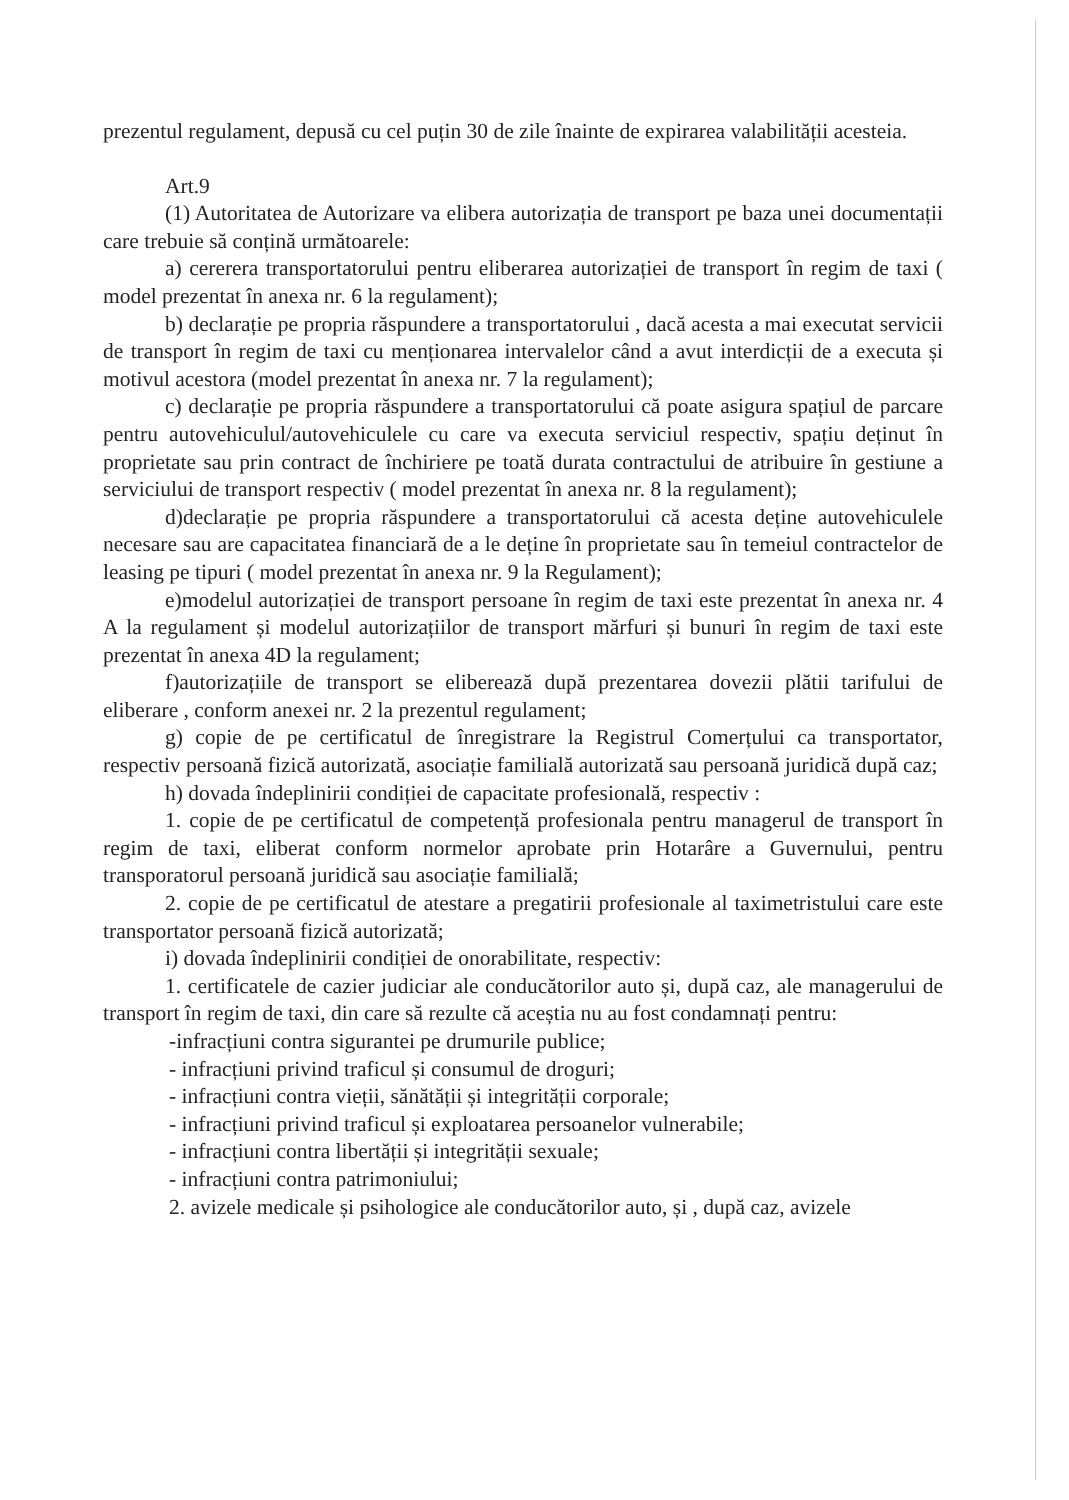prezentul regulament, depusă cu cel puțin 30 de zile înainte de expirarea valabilității acesteia.
Art.9
(1) Autoritatea de Autorizare va elibera autorizația de transport pe baza unei documentații care trebuie să conțină următoarele:
a) cererera transportatorului pentru eliberarea autorizației de transport în regim de taxi ( model prezentat în anexa nr. 6 la regulament);
b) declarație pe propria răspundere a transportatorului , dacă acesta a mai executat servicii de transport în regim de taxi cu menționarea intervalelor când a avut interdicții de a executa și motivul acestora (model prezentat în anexa nr. 7 la regulament);
c) declarație pe propria răspundere a transportatorului că poate asigura spațiul de parcare pentru autovehiculul/autovehiculele cu care va executa serviciul respectiv, spațiu deținut în proprietate sau prin contract de închiriere pe toată durata contractului de atribuire în gestiune a serviciului de transport respectiv ( model prezentat în anexa nr. 8 la regulament);
d)declarație pe propria răspundere a transportatorului că acesta deține autovehiculele necesare sau are capacitatea financiară de a le deține în proprietate sau în temeiul contractelor de leasing pe tipuri ( model prezentat în anexa nr. 9 la Regulament);
e)modelul autorizației de transport persoane în regim de taxi este prezentat în anexa nr. 4 A la regulament și modelul autorizațiilor de transport mărfuri și bunuri în regim de taxi este prezentat în anexa 4D la regulament;
f)autorizațiile de transport se eliberează după prezentarea dovezii plătii tarifului de eliberare , conform anexei nr. 2 la prezentul regulament;
g) copie de pe certificatul de înregistrare la Registrul Comerțului ca transportator, respectiv persoană fizică autorizată, asociație familială autorizată sau persoană juridică după caz;
h) dovada îndeplinirii condiției de capacitate profesională, respectiv :
1. copie de pe certificatul de competență profesionala pentru managerul de transport în regim de taxi, eliberat conform normelor aprobate prin Hotarâre a Guvernului, pentru transporatorul persoană juridică sau asociație familială;
2. copie de pe certificatul de atestare a pregatirii profesionale al taximetristului care este transportator persoană fizică autorizată;
i) dovada îndeplinirii condiției de onorabilitate, respectiv:
1. certificatele de cazier judiciar ale conducătorilor auto și, după caz, ale managerului de transport în regim de taxi, din care să rezulte că aceștia nu au fost condamnați pentru:
-infracțiuni contra sigurantei pe drumurile publice;
- infracțiuni privind traficul și consumul de droguri;
- infracțiuni contra vieții, sănătății și integrității corporale;
- infracțiuni privind traficul și exploatarea persoanelor vulnerabile;
- infracțiuni contra libertății și integrității sexuale;
- infracțiuni contra patrimoniului;
2. avizele medicale și psihologice ale conducătorilor auto, și , după caz, avizele